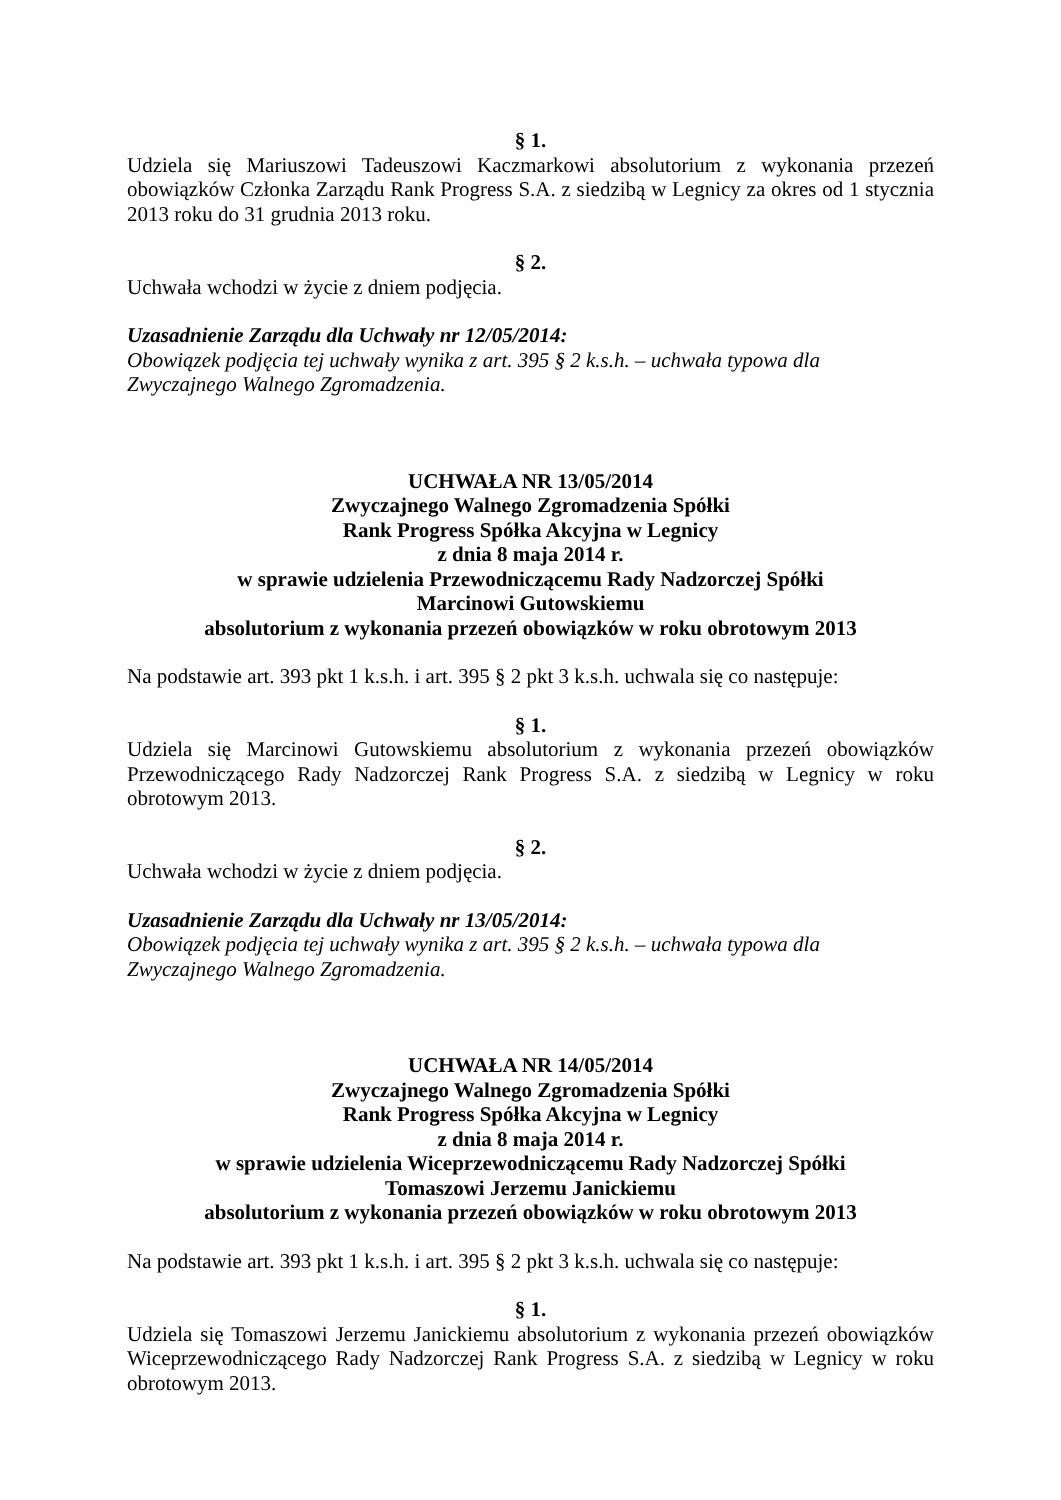§ 1.
Udziela się Mariuszowi Tadeuszowi Kaczmarkowi absolutorium z wykonania przezeń obowiązków Członka Zarządu Rank Progress S.A. z siedzibą w Legnicy za okres od 1 stycznia 2013 roku do 31 grudnia 2013 roku.
§ 2.
Uchwała wchodzi w życie z dniem podjęcia.
Uzasadnienie Zarządu dla Uchwały nr 12/05/2014:
Obowiązek podjęcia tej uchwały wynika z art. 395 § 2 k.s.h. – uchwała typowa dla Zwyczajnego Walnego Zgromadzenia.
UCHWAŁA NR 13/05/2014
Zwyczajnego Walnego Zgromadzenia Spółki
Rank Progress Spółka Akcyjna w Legnicy
z dnia 8 maja 2014 r.
w sprawie udzielenia Przewodniczącemu Rady Nadzorczej Spółki
Marcinowi Gutowskiemu
absolutorium z wykonania przezeń obowiązków w roku obrotowym 2013
Na podstawie art. 393 pkt 1 k.s.h. i art. 395 § 2 pkt 3 k.s.h. uchwala się co następuje:
§ 1.
Udziela się Marcinowi Gutowskiemu absolutorium z wykonania przezeń obowiązków Przewodniczącego Rady Nadzorczej Rank Progress S.A. z siedzibą w Legnicy w roku obrotowym 2013.
§ 2.
Uchwała wchodzi w życie z dniem podjęcia.
Uzasadnienie Zarządu dla Uchwały nr 13/05/2014:
Obowiązek podjęcia tej uchwały wynika z art. 395 § 2 k.s.h. – uchwała typowa dla Zwyczajnego Walnego Zgromadzenia.
UCHWAŁA NR 14/05/2014
Zwyczajnego Walnego Zgromadzenia Spółki
Rank Progress Spółka Akcyjna w Legnicy
z dnia 8 maja 2014 r.
w sprawie udzielenia Wiceprzewodniczącemu Rady Nadzorczej Spółki
Tomaszowi Jerzemu Janickiemu
absolutorium z wykonania przezeń obowiązków w roku obrotowym 2013
Na podstawie art. 393 pkt 1 k.s.h. i art. 395 § 2 pkt 3 k.s.h. uchwala się co następuje:
§ 1.
Udziela się Tomaszowi Jerzemu Janickiemu absolutorium z wykonania przezeń obowiązków Wiceprzewodniczącego Rady Nadzorczej Rank Progress S.A. z siedzibą w Legnicy w roku obrotowym 2013.